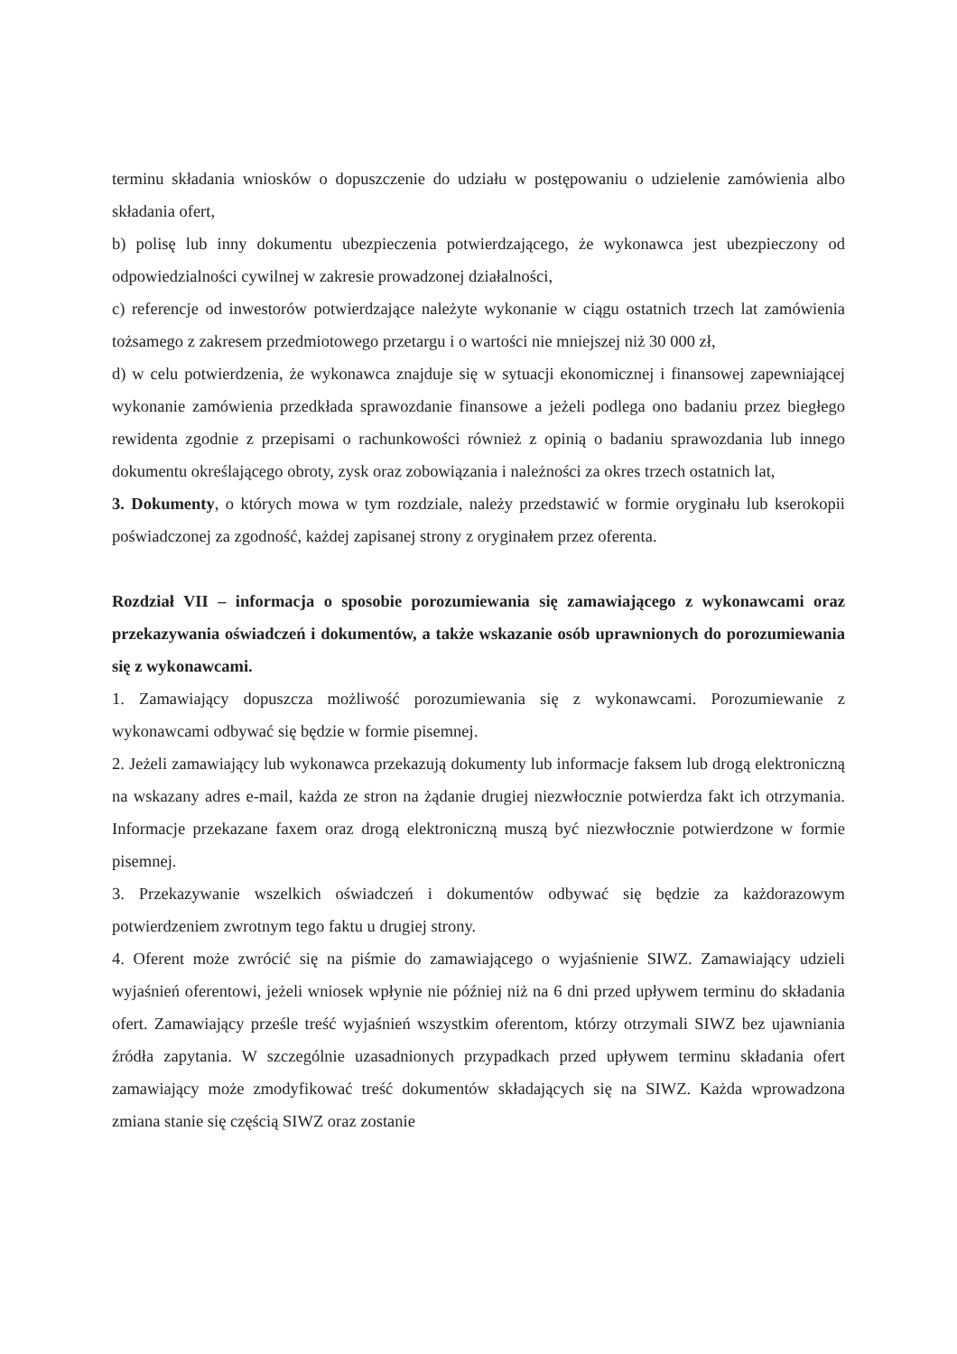terminu składania wniosków o dopuszczenie do udziału w postępowaniu o udzielenie zamówienia albo składania ofert,
b) polisę lub inny dokumentu ubezpieczenia potwierdzającego, że wykonawca jest ubezpieczony od odpowiedzialności cywilnej w zakresie prowadzonej działalności,
c) referencje od inwestorów potwierdzające należyte wykonanie w ciągu ostatnich trzech lat zamówienia tożsamego z zakresem przedmiotowego przetargu i o wartości nie mniejszej niż 30 000 zł,
d) w celu potwierdzenia, że wykonawca znajduje się w sytuacji ekonomicznej i finansowej zapewniającej wykonanie zamówienia przedkłada sprawozdanie finansowe a jeżeli podlega ono badaniu przez biegłego rewidenta zgodnie z przepisami o rachunkowości również z opinią o badaniu sprawozdania lub innego dokumentu określającego obroty, zysk oraz zobowiązania i należności za okres trzech ostatnich lat,
3. Dokumenty, o których mowa w tym rozdziale, należy przedstawić w formie oryginału lub kserokopii poświadczonej za zgodność, każdej zapisanej strony z oryginałem przez oferenta.
Rozdział VII – informacja o sposobie porozumiewania się zamawiającego z wykonawcami oraz przekazywania oświadczeń i dokumentów, a także wskazanie osób uprawnionych do porozumiewania się z wykonawcami.
1. Zamawiający dopuszcza możliwość porozumiewania się z wykonawcami. Porozumiewanie z wykonawcami odbywać się będzie w formie pisemnej.
2. Jeżeli zamawiający lub wykonawca przekazują dokumenty lub informacje faksem lub drogą elektroniczną na wskazany adres e-mail, każda ze stron na żądanie drugiej niezwłocznie potwierdza fakt ich otrzymania. Informacje przekazane faxem oraz drogą elektroniczną muszą być niezwłocznie potwierdzone w formie pisemnej.
3. Przekazywanie wszelkich oświadczeń i dokumentów odbywać się będzie za każdorazowym potwierdzeniem zwrotnym tego faktu u drugiej strony.
4. Oferent może zwrócić się na piśmie do zamawiającego o wyjaśnienie SIWZ. Zamawiający udzieli wyjaśnień oferentowi, jeżeli wniosek wpłynie nie później niż na 6 dni przed upływem terminu do składania ofert. Zamawiający prześle treść wyjaśnień wszystkim oferentom, którzy otrzymali SIWZ bez ujawniania źródła zapytania. W szczególnie uzasadnionych przypadkach przed upływem terminu składania ofert zamawiający może zmodyfikować treść dokumentów składających się na SIWZ. Każda wprowadzona zmiana stanie się częścią SIWZ oraz zostanie